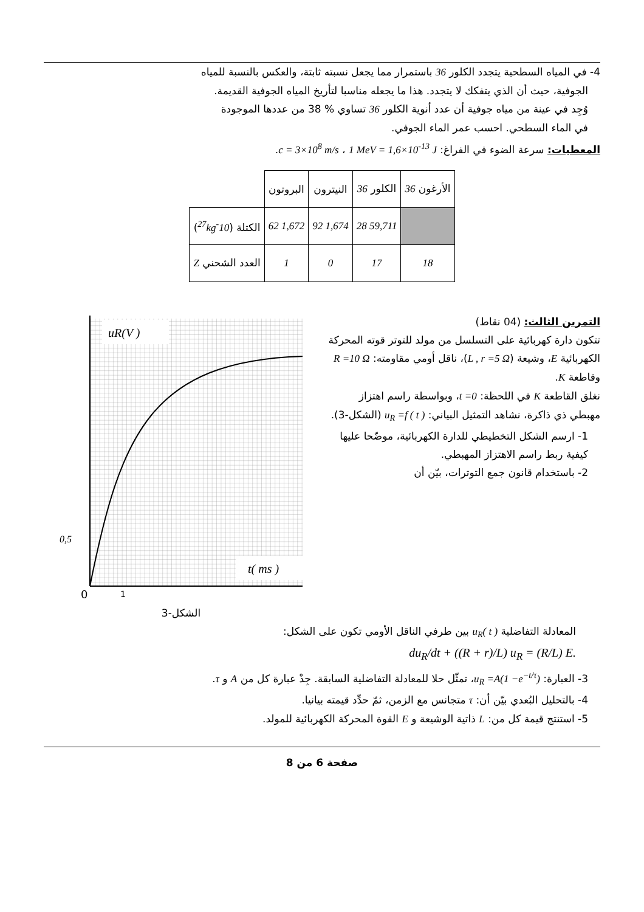4- في المياه السطحية يتجدد الكلور 36 باستمرار مما يجعل نسبته ثابتة، والعكس بالنسبة للمياه
الجوفية، حيث أن الذي يتفكك لا يتجدد. هذا ما يجعله مناسبا لتأريخ المياه الجوفية القديمة.
وُجِد في عينة من مياه جوفية أن عدد أنوية الكلور 36 تساوي % 38 من عددها الموجودة
في الماء السطحي. احسب عمر الماء الجوفي.
المعطيات: سرعة الضوء في الفراغ: c = 3×10<sup>8</sup> m/s ، 1 MeV = 1,6×10<sup>-13</sup> J.
| الأرغون 36 | الكلور 36 | النيترون | البروتون | |
| | 59,711 28 | 1,674 92 | 1,672 62 | الكتلة ( 10<sup>-27</sup>kg ) |
| 18 | 17 | 0 | 1 | العدد الشحني Z |
التمرين الثالث: (04 نقاط)
تتكون دارة كهربائية على التسلسل من مولد للتوتر قوته المحركة الكهربائية E، وشيعة (L , r =5 Ω)، ناقل أومي مقاومته: R =10 Ω وقاطعة K.
نغلق القاطعة K في اللحظة: t =0، وبواسطة راسم اهتزاز مهبطي ذي ذاكرة، نشاهد التمثيل البياني: u<sub>R</sub> =f ( t ) (الشكل-3).
1- ارسم الشكل التخطيطي للدارة الكهربائية، موضّحا عليها كيفية ربط راسم الاهتزاز المهبطي.
2- باستخدام قانون جمع التوترات، بيّن أن
uR(V )
t( ms )
0,5
0
1
الشكل-3
المعادلة التفاضلية u<sub>R</sub>( t ) بين طرفي الناقل الأومي تكون على الشكل:
du<sub>R</sub>/dt + ((R + r)/L) u<sub>R</sub> = (R/L) E.
3- العبارة: u<sub>R</sub> =A(1 −e<sup>−t/τ</sup>)، تمثّل حلا للمعادلة التفاضلية السابقة. جِدْ عبارة كل من A و τ.
4- بالتحليل البُعدي بيّن أن: τ متجانس مع الزمن، ثمّ حدِّد قيمته بيانيا.
5- استنتج قيمة كل من: L ذاتية الوشيعة و E القوة المحركة الكهربائية للمولد.
صفحة 6 من 8